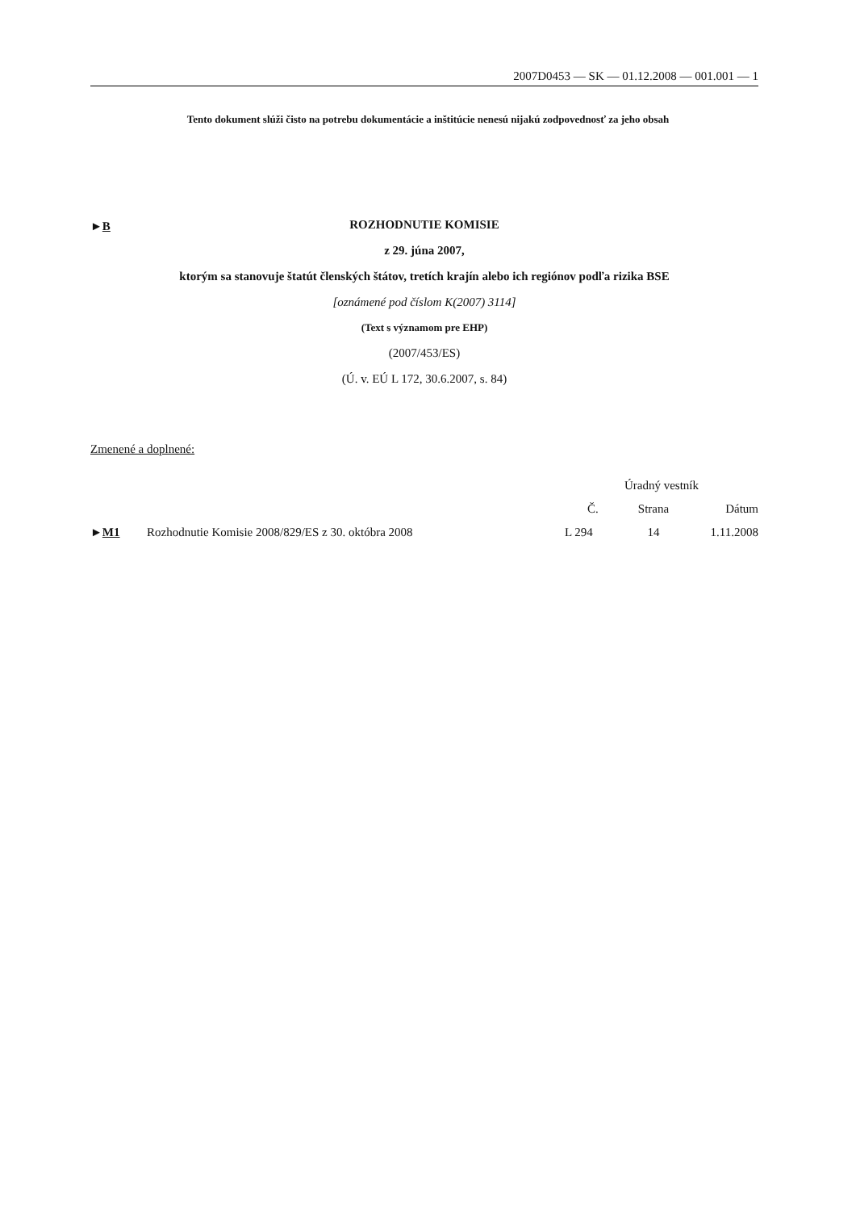2007D0453 — SK — 01.12.2008 — 001.001 — 1
Tento dokument slúži čisto na potrebu dokumentácie a inštitúcie nenesú nijakú zodpovednosť za jeho obsah
►B
ROZHODNUTIE KOMISIE
z 29. júna 2007,
ktorým sa stanovuje štatút členských štátov, tretích krajín alebo ich regiónov podľa rizika BSE
[oznámené pod číslom K(2007) 3114]
(Text s významom pre EHP)
(2007/453/ES)
(Ú. v. EÚ L 172, 30.6.2007, s. 84)
Zmenené a doplnené:
| | | Úradný vestník | | |
| --- | --- | --- | --- | --- |
| | | Č. | Strana | Dátum |
| ► M1 | Rozhodnutie Komisie 2008/829/ES z 30. októbra 2008 | L 294 | 14 | 1.11.2008 |